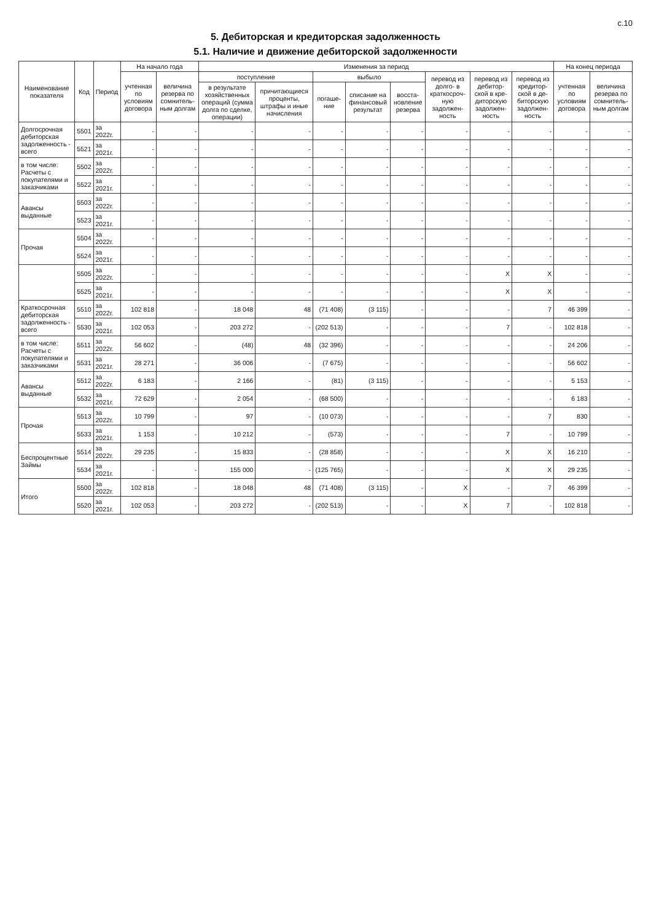с.10
5. Дебиторская и кредиторская задолженность
5.1. Наличие и движение дебиторской задолженности
| Наименование показателя | Код | Период | На начало года | | Изменения за период | | | | | | | | На конец периода | |
| --- | --- | --- | --- | --- | --- | --- | --- | --- | --- | --- | --- | --- | --- | --- |
| | | | учтенная по условиям договора | величина резерва по сомнитель-ным долгам | поступление | | выбыло | | | перевод из долго- в краткосроч-ную задолжен-ность | перевод из дебитор-ской в кре-диторскую задолжен-ность | перевод из кредитор-ской в де-биторскую задолжен-ность | учтенная по условиям договора | величина резерва по сомнитель-ным долгам |
| | | | | | в результате хозяйственных операций (сумма долга по сделке, операции) | причитающиеся проценты, штрафы и иные начисления | погаше-ние | списание на финансовый результат | восста-новление резерва | | | | | |
| Долгосрочная дебиторская задолженность - всего | 5501 | за 2022г. | - | - | - | - | - | - | - | - | - | - | - | - |
| | 5521 | за 2021г. | - | - | - | - | - | - | - | - | - | - | - | - |
| в том числе: Расчеты с покупателями и заказчиками | 5502 | за 2022г. | - | - | - | - | - | - | - | - | - | - | - | - |
| | 5522 | за 2021г. | - | - | - | - | - | - | - | - | - | - | - | - |
| Авансы выданные | 5503 | за 2022г. | - | - | - | - | - | - | - | - | - | - | - | - |
| | 5523 | за 2021г. | - | - | - | - | - | - | - | - | - | - | - | - |
| Прочая | 5504 | за 2022г. | - | - | - | - | - | - | - | - | - | - | - | - |
| | 5524 | за 2021г. | - | - | - | - | - | - | - | - | - | - | - | - |
| | 5505 | за 2022г. | - | - | - | - | - | - | - | - | X | X | - | - |
| | 5525 | за 2021г. | - | - | - | - | - | - | - | - | X | X | - | - |
| Краткосрочная дебиторская задолженность - всего | 5510 | за 2022г. | 102 818 | - | 18 048 | 48 | (71 408) | (3 115) | - | - | - | 7 | 46 399 | - |
| | 5530 | за 2021г. | 102 053 | - | 203 272 | - | (202 513) | - | - | - | 7 | - | 102 818 | - |
| в том числе: Расчеты с покупателями и заказчиками | 5511 | за 2022г. | 56 602 | - | (48) | 48 | (32 396) | - | - | - | - | - | 24 206 | - |
| | 5531 | за 2021г. | 28 271 | - | 36 006 | - | (7 675) | - | - | - | - | - | 56 602 | - |
| Авансы выданные | 5512 | за 2022г. | 6 183 | - | 2 166 | - | (81) | (3 115) | - | - | - | - | 5 153 | - |
| | 5532 | за 2021г. | 72 629 | - | 2 054 | - | (68 500) | - | - | - | - | - | 6 183 | - |
| Прочая | 5513 | за 2022г. | 10 799 | - | 97 | - | (10 073) | - | - | - | - | 7 | 830 | - |
| | 5533 | за 2021г. | 1 153 | - | 10 212 | - | (573) | - | - | - | 7 | - | 10 799 | - |
| Беспроцентные Займы | 5514 | за 2022г. | 29 235 | - | 15 833 | - | (28 858) | - | - | - | X | X | 16 210 | - |
| | 5534 | за 2021г. | - | - | 155 000 | - | (125 765) | - | - | - | X | X | 29 235 | - |
| Итого | 5500 | за 2022г. | 102 818 | - | 18 048 | 48 | (71 408) | (3 115) | - | X | - | 7 | 46 399 | - |
| | 5520 | за 2021г. | 102 053 | - | 203 272 | - | (202 513) | - | - | X | 7 | - | 102 818 | - |